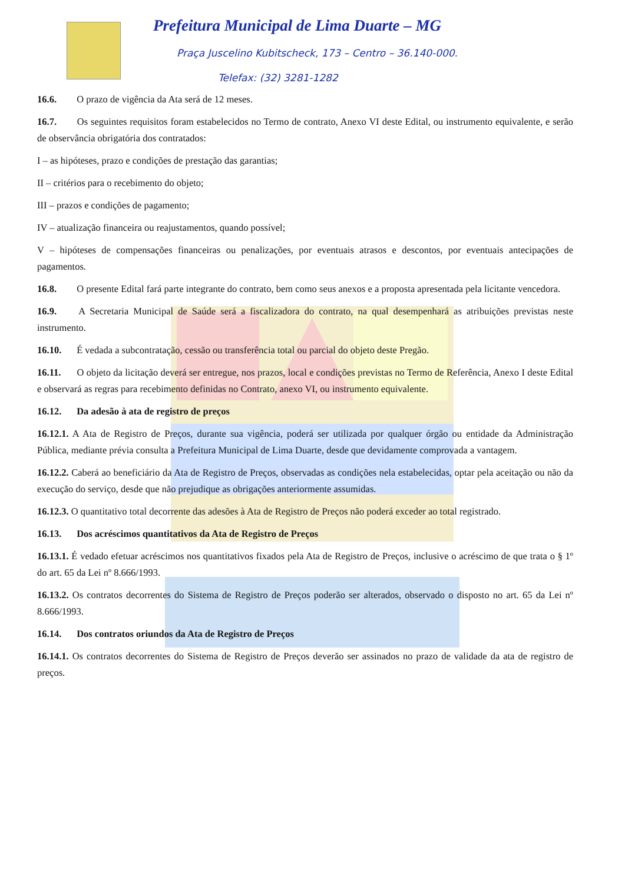Prefeitura Municipal de Lima Duarte – MG
Praça Juscelino Kubitscheck, 173 – Centro – 36.140-000.
Telefax: (32) 3281-1282
16.6. O prazo de vigência da Ata será de 12 meses.
16.7. Os seguintes requisitos foram estabelecidos no Termo de contrato, Anexo VI deste Edital, ou instrumento equivalente, e serão de observância obrigatória dos contratados:
I – as hipóteses, prazo e condições de prestação das garantias;
II – critérios para o recebimento do objeto;
III – prazos e condições de pagamento;
IV – atualização financeira ou reajustamentos, quando possível;
V – hipóteses de compensações financeiras ou penalizações, por eventuais atrasos e descontos, por eventuais antecipações de pagamentos.
16.8. O presente Edital fará parte integrante do contrato, bem como seus anexos e a proposta apresentada pela licitante vencedora.
16.9. A Secretaria Municipal de Saúde será a fiscalizadora do contrato, na qual desempenhará as atribuições previstas neste instrumento.
16.10. É vedada a subcontratação, cessão ou transferência total ou parcial do objeto deste Pregão.
16.11. O objeto da licitação deverá ser entregue, nos prazos, local e condições previstas no Termo de Referência, Anexo I deste Edital e observará as regras para recebimento definidas no Contrato, anexo VI, ou instrumento equivalente.
16.12. Da adesão à ata de registro de preços
16.12.1. A Ata de Registro de Preços, durante sua vigência, poderá ser utilizada por qualquer órgão ou entidade da Administração Pública, mediante prévia consulta a Prefeitura Municipal de Lima Duarte, desde que devidamente comprovada a vantagem.
16.12.2. Caberá ao beneficiário da Ata de Registro de Preços, observadas as condições nela estabelecidas, optar pela aceitação ou não da execução do serviço, desde que não prejudique as obrigações anteriormente assumidas.
16.12.3. O quantitativo total decorrente das adesões à Ata de Registro de Preços não poderá exceder ao total registrado.
16.13. Dos acréscimos quantitativos da Ata de Registro de Preços
16.13.1. É vedado efetuar acréscimos nos quantitativos fixados pela Ata de Registro de Preços, inclusive o acréscimo de que trata o § 1º do art. 65 da Lei nº 8.666/1993.
16.13.2. Os contratos decorrentes do Sistema de Registro de Preços poderão ser alterados, observado o disposto no art. 65 da Lei nº 8.666/1993.
16.14. Dos contratos oriundos da Ata de Registro de Preços
16.14.1. Os contratos decorrentes do Sistema de Registro de Preços deverão ser assinados no prazo de validade da ata de registro de preços.